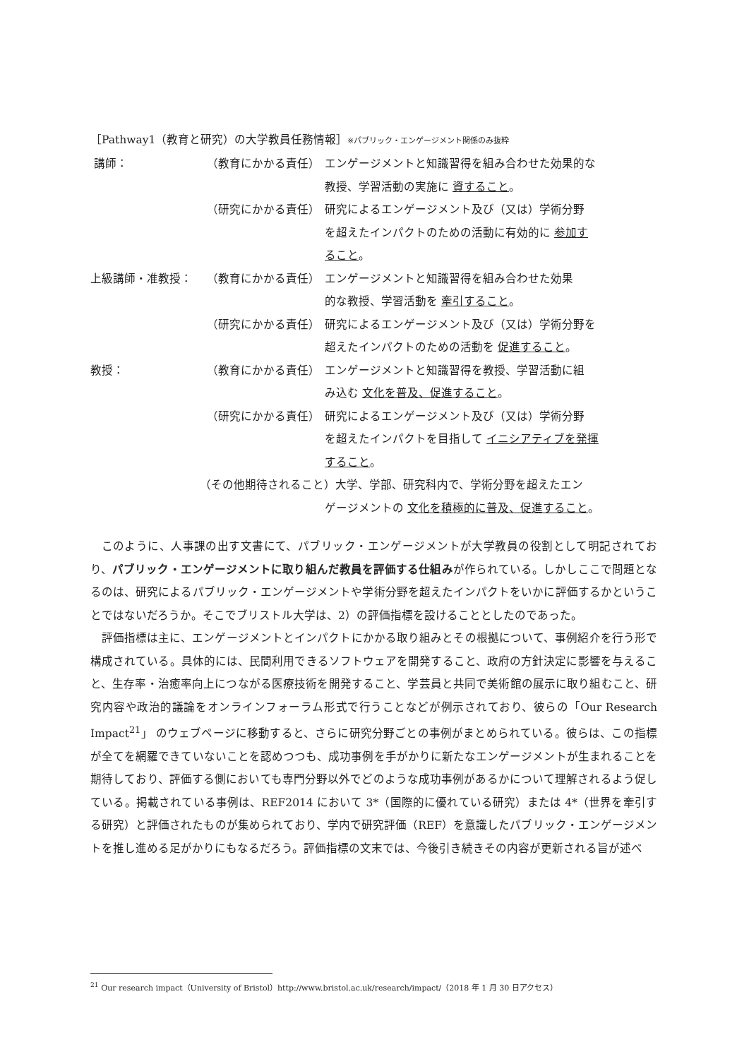［Pathway1（教育と研究）の大学教員任務情報］※パブリック・エンゲージメント関係のみ抜粋
講師： （教育にかかる責任） エンゲージメントと知識習得を組み合わせた効果的な
教授、学習活動の実施に 資すること。
（研究にかかる責任） 研究によるエンゲージメント及び（又は）学術分野
を超えたインパクトのための活動に有効的に 参加す
ること。
上級講師・准教授： （教育にかかる責任） エンゲージメントと知識習得を組み合わせた効果
的な教授、学習活動を 牽引すること。
（研究にかかる責任） 研究によるエンゲージメント及び（又は）学術分野を
超えたインパクトのための活動を 促進すること。
教授： （教育にかかる責任） エンゲージメントと知識習得を教授、学習活動に組
み込む 文化を普及、促進すること。
（研究にかかる責任） 研究によるエンゲージメント及び（又は）学術分野
を超えたインパクトを目指して イニシアティブを発揮
すること。
（その他期待されること）大学、学部、研究科内で、学術分野を超えたエン
ゲージメントの 文化を積極的に普及、促進すること。
このように、人事課の出す文書にて、パブリック・エンゲージメントが大学教員の役割として明記されており、パブリック・エンゲージメントに取り組んだ教員を評価する仕組みが作られている。しかしここで問題となるのは、研究によるパブリック・エンゲージメントや学術分野を超えたインパクトをいかに評価するかということではないだろうか。そこでブリストル大学は、2）の評価指標を設けることとしたのであった。
評価指標は主に、エンゲージメントとインパクトにかかる取り組みとその根拠について、事例紹介を行う形で構成されている。具体的には、民間利用できるソフトウェアを開発すること、政府の方針決定に影響を与えること、生存率・治癒率向上につながる医療技術を開発すること、学芸員と共同で美術館の展示に取り組むこと、研究内容や政治的議論をオンラインフォーラム形式で行うことなどが例示されており、彼らの「Our Research Impact<sup>21</sup>」 のウェブページに移動すると、さらに研究分野ごとの事例がまとめられている。彼らは、この指標が全てを網羅できていないことを認めつつも、成功事例を手がかりに新たなエンゲージメントが生まれることを期待しており、評価する側においても専門分野以外でどのような成功事例があるかについて理解されるよう促している。掲載されている事例は、REF2014 において 3*（国際的に優れている研究）または 4*（世界を牽引する研究）と評価されたものが集められており、学内で研究評価（REF）を意識したパブリック・エンゲージメントを推し進める足がかりにもなるだろう。評価指標の文末では、今後引き続きその内容が更新される旨が述べ
<sup>21</sup> Our research impact（University of Bristol）http://www.bristol.ac.uk/research/impact/（2018 年 1 月 30 日アクセス）